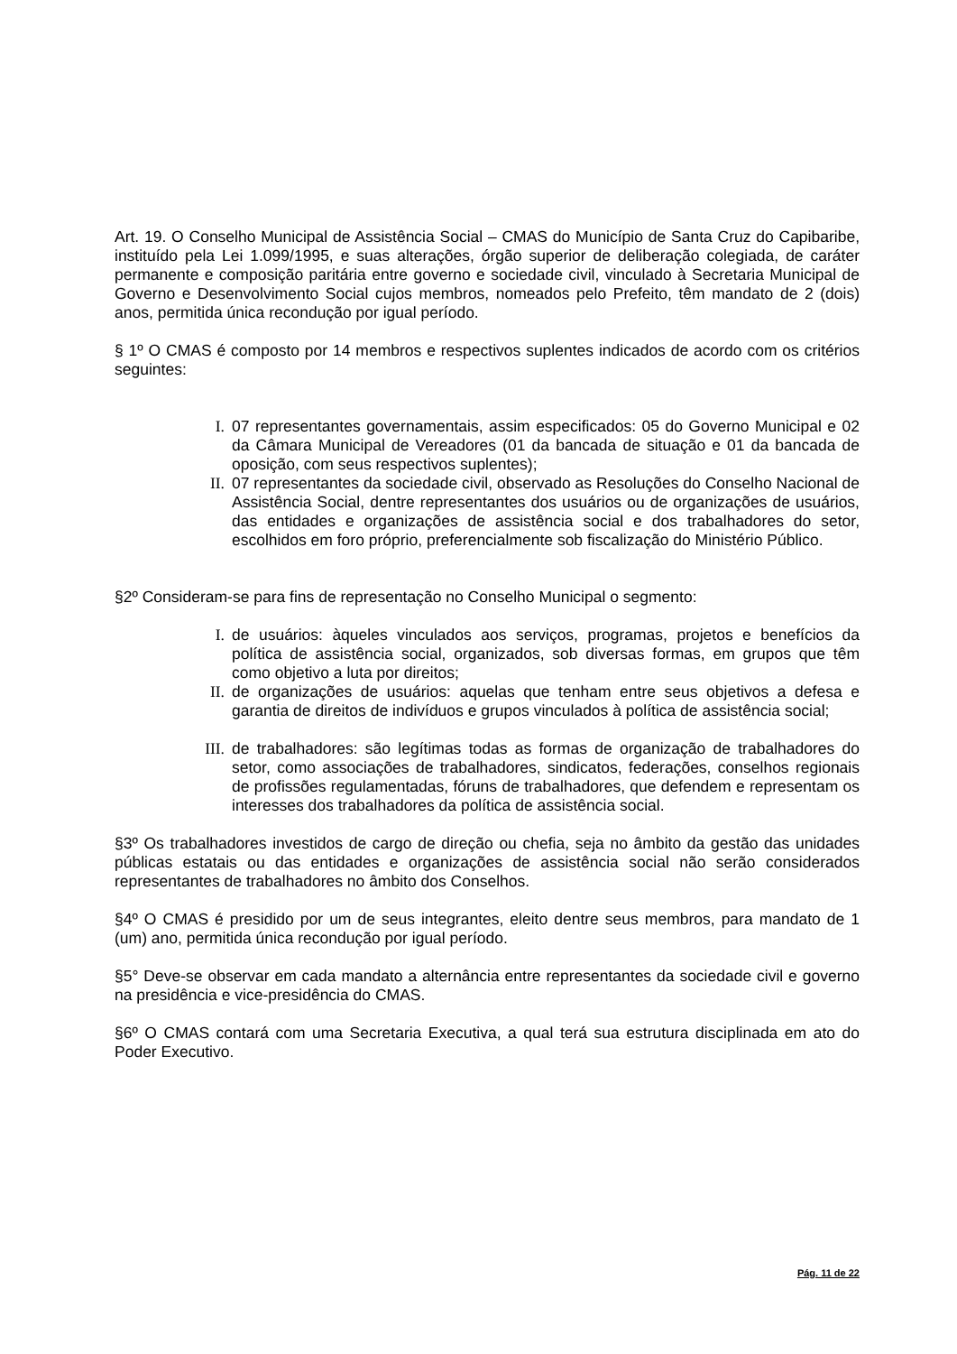Art. 19. O Conselho Municipal de Assistência Social – CMAS do Município de Santa Cruz do Capibaribe, instituído pela Lei 1.099/1995, e suas alterações, órgão superior de deliberação colegiada, de caráter permanente e composição paritária entre governo e sociedade civil, vinculado à Secretaria Municipal de Governo e Desenvolvimento Social cujos membros, nomeados pelo Prefeito, têm mandato de 2 (dois) anos, permitida única recondução por igual período.
§ 1º O CMAS é composto por 14 membros e respectivos suplentes indicados de acordo com os critérios seguintes:
I. 07 representantes governamentais, assim especificados: 05 do Governo Municipal e 02 da Câmara Municipal de Vereadores (01 da bancada de situação e 01 da bancada de oposição, com seus respectivos suplentes);
II. 07 representantes da sociedade civil, observado as Resoluções do Conselho Nacional de Assistência Social, dentre representantes dos usuários ou de organizações de usuários, das entidades e organizações de assistência social e dos trabalhadores do setor, escolhidos em foro próprio, preferencialmente sob fiscalização do Ministério Público.
§2º Consideram-se para fins de representação no Conselho Municipal o segmento:
I. de usuários: àqueles vinculados aos serviços, programas, projetos e benefícios da política de assistência social, organizados, sob diversas formas, em grupos que têm como objetivo a luta por direitos;
II. de organizações de usuários: aquelas que tenham entre seus objetivos a defesa e garantia de direitos de indivíduos e grupos vinculados à política de assistência social;
III. de trabalhadores: são legítimas todas as formas de organização de trabalhadores do setor, como associações de trabalhadores, sindicatos, federações, conselhos regionais de profissões regulamentadas, fóruns de trabalhadores, que defendem e representam os interesses dos trabalhadores da política de assistência social.
§3º Os trabalhadores investidos de cargo de direção ou chefia, seja no âmbito da gestão das unidades públicas estatais ou das entidades e organizações de assistência social não serão considerados representantes de trabalhadores no âmbito dos Conselhos.
§4º O CMAS é presidido por um de seus integrantes, eleito dentre seus membros, para mandato de 1 (um) ano, permitida única recondução por igual período.
§5° Deve-se observar em cada mandato a alternância entre representantes da sociedade civil e governo na presidência e vice-presidência do CMAS.
§6º O CMAS contará com uma Secretaria Executiva, a qual terá sua estrutura disciplinada em ato do Poder Executivo.
Pág. 11 de 22